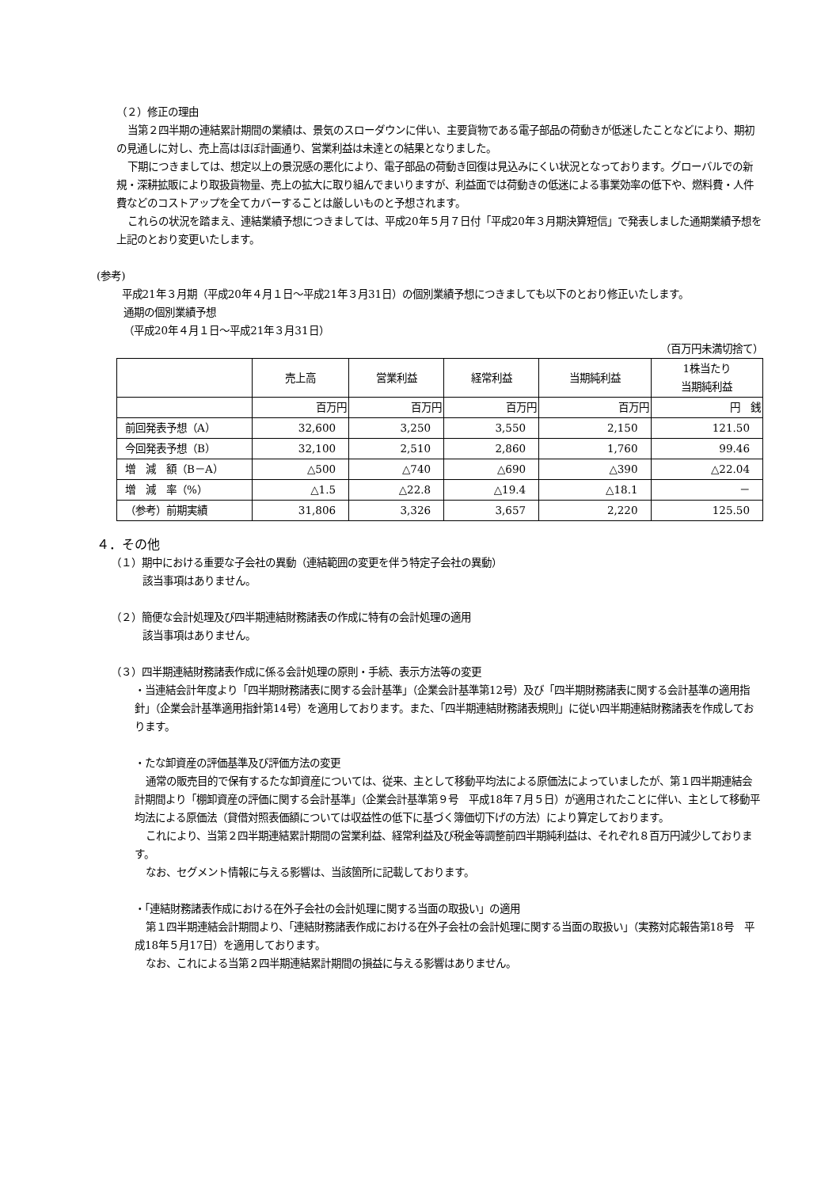（２）修正の理由
当第２四半期の連結累計期間の業績は、景気のスローダウンに伴い、主要貨物である電子部品の荷動きが低迷したことなどにより、期初の見通しに対し、売上高はほぼ計画通り、営業利益は未達との結果となりました。
下期につきましては、想定以上の景況感の悪化により、電子部品の荷動き回復は見込みにくい状況となっております。グローバルでの新規・深耕拡販により取扱貨物量、売上の拡大に取り組んでまいりますが、利益面では荷動きの低迷による事業効率の低下や、燃料費・人件費などのコストアップを全てカバーすることは厳しいものと予想されます。
これらの状況を踏まえ、連結業績予想につきましては、平成20年５月７日付「平成20年３月期決算短信」で発表しました通期業績予想を上記のとおり変更いたします。
(参考)
平成21年３月期（平成20年４月１日～平成21年３月31日）の個別業績予想につきましても以下のとおり修正いたします。
通期の個別業績予想
（平成20年４月１日～平成21年３月31日）
（百万円未満切捨て）
| | 売上高 | 営業利益 | 経常利益 | 当期純利益 | 1株当たり 当期純利益 |
| --- | --- | --- | --- | --- | --- |
| | 百万円 | 百万円 | 百万円 | 百万円 | 円 銭 |
| 前回発表予想（A） | 32,600 | 3,250 | 3,550 | 2,150 | 121.50 |
| 今回発表予想（B） | 32,100 | 2,510 | 2,860 | 1,760 | 99.46 |
| 増 減 額（B－A） | △500 | △740 | △690 | △390 | △22.04 |
| 増 減 率（%） | △1.5 | △22.8 | △19.4 | △18.1 | － |
| （参考）前期実績 | 31,806 | 3,326 | 3,657 | 2,220 | 125.50 |
４．その他
（１）期中における重要な子会社の異動（連結範囲の変更を伴う特定子会社の異動）
該当事項はありません。
（２）簡便な会計処理及び四半期連結財務諸表の作成に特有の会計処理の適用
該当事項はありません。
（３）四半期連結財務諸表作成に係る会計処理の原則・手続、表示方法等の変更
・当連結会計年度より「四半期財務諸表に関する会計基準」（企業会計基準第12号）及び「四半期財務諸表に関する会計基準の適用指針」（企業会計基準適用指針第14号）を適用しております。また、「四半期連結財務諸表規則」に従い四半期連結財務諸表を作成しております。
・たな卸資産の評価基準及び評価方法の変更
通常の販売目的で保有するたな卸資産については、従来、主として移動平均法による原価法によっていましたが、第１四半期連結会計期間より「棚卸資産の評価に関する会計基準」（企業会計基準第９号　平成18年７月５日）が適用されたことに伴い、主として移動平均法による原価法（貸借対照表価額については収益性の低下に基づく簿価切下げの方法）により算定しております。
これにより、当第２四半期連結累計期間の営業利益、経常利益及び税金等調整前四半期純利益は、それぞれ８百万円減少しております。
なお、セグメント情報に与える影響は、当該箇所に記載しております。
・「連結財務諸表作成における在外子会社の会計処理に関する当面の取扱い」の適用
第１四半期連結会計期間より、「連結財務諸表作成における在外子会社の会計処理に関する当面の取扱い」（実務対応報告第18号　平成18年５月17日）を適用しております。
なお、これによる当第２四半期連結累計期間の損益に与える影響はありません。